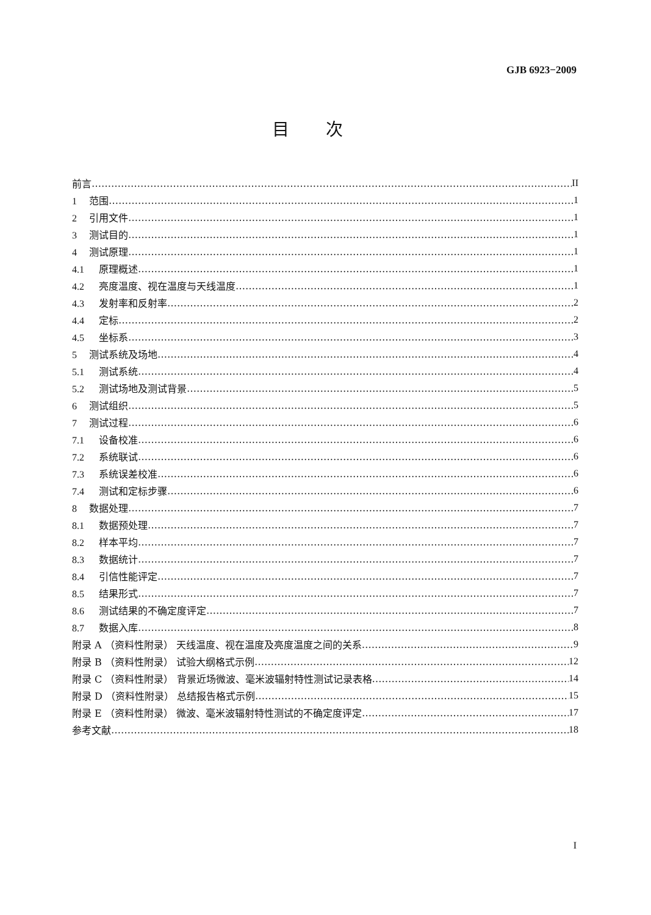GJB 6923−2009
目次
前言 II
1 范围 1
2 引用文件 1
3 测试目的 1
4 测试原理 1
4.1 原理概述 1
4.2 亮度温度、视在温度与天线温度 1
4.3 发射率和反射率 2
4.4 定标 2
4.5 坐标系 3
5 测试系统及场地 4
5.1 测试系统 4
5.2 测试场地及测试背景 5
6 测试组织 5
7 测试过程 6
7.1 设备校准 6
7.2 系统联试 6
7.3 系统误差校准 6
7.4 测试和定标步骤 6
8 数据处理 7
8.1 数据预处理 7
8.2 样本平均 7
8.3 数据统计 7
8.4 引信性能评定 7
8.5 结果形式 7
8.6 测试结果的不确定度评定 7
8.7 数据入库 8
附录 A （资料性附录） 天线温度、视在温度及亮度温度之间的关系 9
附录 B （资料性附录） 试验大纲格式示例 12
附录 C （资料性附录） 背景近场微波、毫米波辐射特性测试记录表格 14
附录 D （资料性附录） 总结报告格式示例 15
附录 E （资料性附录） 微波、毫米波辐射特性测试的不确定度评定 17
参考文献 18
I